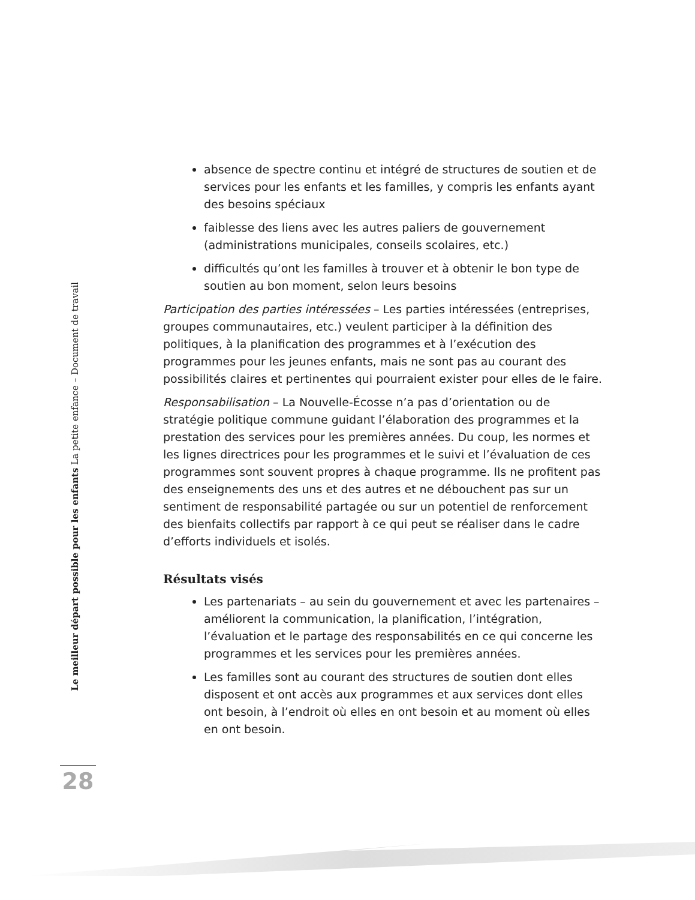absence de spectre continu et intégré de structures de soutien et de services pour les enfants et les familles, y compris les enfants ayant des besoins spéciaux
faiblesse des liens avec les autres paliers de gouvernement (administrations municipales, conseils scolaires, etc.)
difficultés qu’ont les familles à trouver et à obtenir le bon type de soutien au bon moment, selon leurs besoins
Participation des parties intéressées – Les parties intéressées (entreprises, groupes communautaires, etc.) veulent participer à la définition des politiques, à la planification des programmes et à l’exécution des programmes pour les jeunes enfants, mais ne sont pas au courant des possibilités claires et pertinentes qui pourraient exister pour elles de le faire.
Responsabilisation – La Nouvelle-Écosse n’a pas d’orientation ou de stratégie politique commune guidant l’élaboration des programmes et la prestation des services pour les premières années. Du coup, les normes et les lignes directrices pour les programmes et le suivi et l’évaluation de ces programmes sont souvent propres à chaque programme. Ils ne profitent pas des enseignements des uns et des autres et ne débouchent pas sur un sentiment de responsabilité partagée ou sur un potentiel de renforcement des bienfaits collectifs par rapport à ce qui peut se réaliser dans le cadre d’efforts individuels et isolés.
Résultats visés
Les partenariats – au sein du gouvernement et avec les partenaires – améliorent la communication, la planification, l’intégration, l’évaluation et le partage des responsabilités en ce qui concerne les programmes et les services pour les premières années.
Les familles sont au courant des structures de soutien dont elles disposent et ont accès aux programmes et aux services dont elles ont besoin, à l’endroit où elles en ont besoin et au moment où elles en ont besoin.
Le meilleur départ possible pour les enfants La petite enfance – Document de travail
28